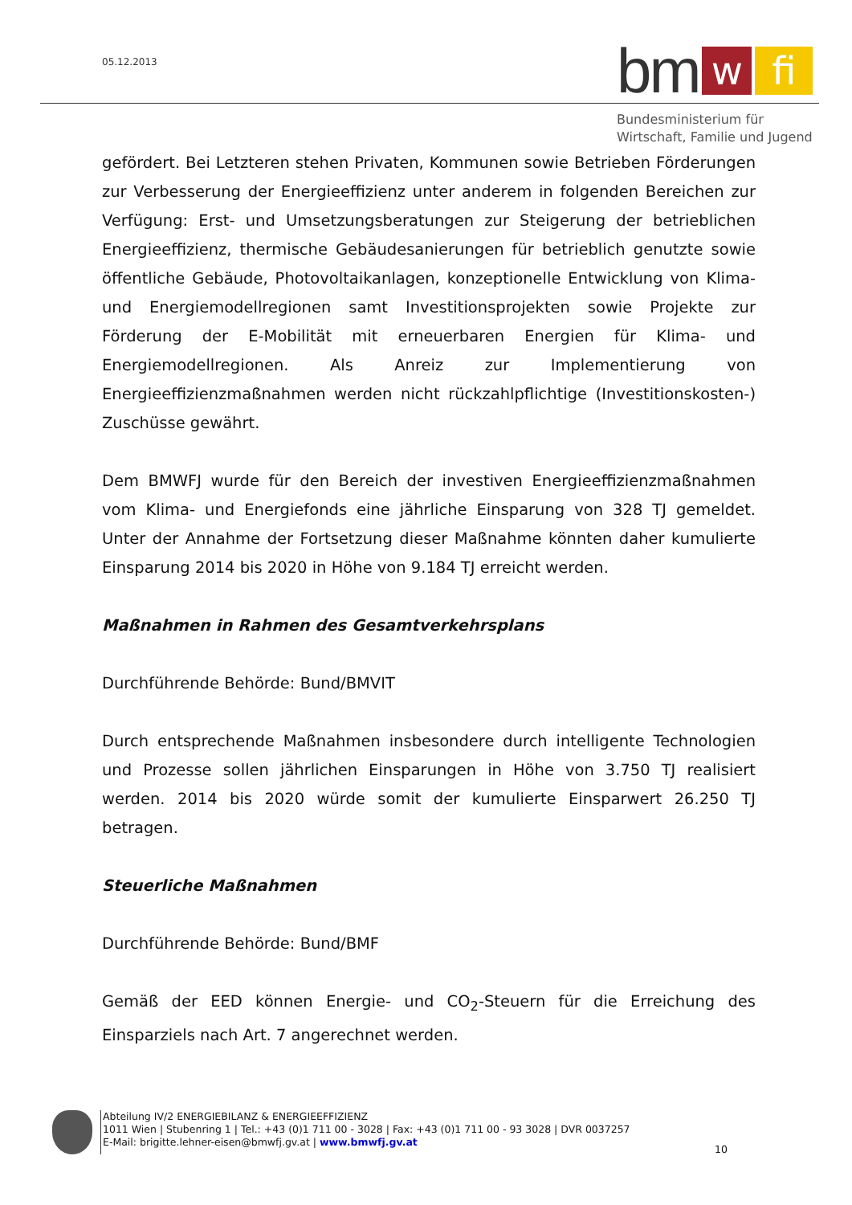05.12.2013 bm w fi
Bundesministerium für
Wirtschaft, Familie und Jugend
gefördert. Bei Letzteren stehen Privaten, Kommunen sowie Betrieben Förderungen zur Verbesserung der Energieeffizienz unter anderem in folgenden Bereichen zur Verfügung: Erst- und Umsetzungsberatungen zur Steigerung der betrieblichen Energieeffizienz, thermische Gebäudesanierungen für betrieblich genutzte sowie öffentliche Gebäude, Photovoltaikanlagen, konzeptionelle Entwicklung von Klima- und Energiemodellregionen samt Investitionsprojekten sowie Projekte zur Förderung der E-Mobilität mit erneuerbaren Energien für Klima- und Energiemodellregionen. Als Anreiz zur Implementierung von Energieeffizienzmaßnahmen werden nicht rückzahlpflichtige (Investitionskosten-) Zuschüsse gewährt.
Dem BMWFJ wurde für den Bereich der investiven Energieeffizienzmaßnahmen vom Klima- und Energiefonds eine jährliche Einsparung von 328 TJ gemeldet. Unter der Annahme der Fortsetzung dieser Maßnahme könnten daher kumulierte Einsparung 2014 bis 2020 in Höhe von 9.184 TJ erreicht werden.
Maßnahmen in Rahmen des Gesamtverkehrsplans
Durchführende Behörde: Bund/BMVIT
Durch entsprechende Maßnahmen insbesondere durch intelligente Technologien und Prozesse sollen jährlichen Einsparungen in Höhe von 3.750 TJ realisiert werden. 2014 bis 2020 würde somit der kumulierte Einsparwert 26.250 TJ betragen.
Steuerliche Maßnahmen
Durchführende Behörde: Bund/BMF
Gemäß der EED können Energie- und CO<sub>2</sub>-Steuern für die Erreichung des Einsparziels nach Art. 7 angerechnet werden.
Abteilung IV/2 ENERGIEBILANZ & ENERGIEEFFIZIENZ
1011 Wien | Stubenring 1 | Tel.: +43 (0)1 711 00 - 3028 | Fax: +43 (0)1 711 00 - 93 3028 | DVR 0037257
E-Mail: brigitte.lehner-eisen@bmwfj.gv.at | www.bmwfj.gv.at
10